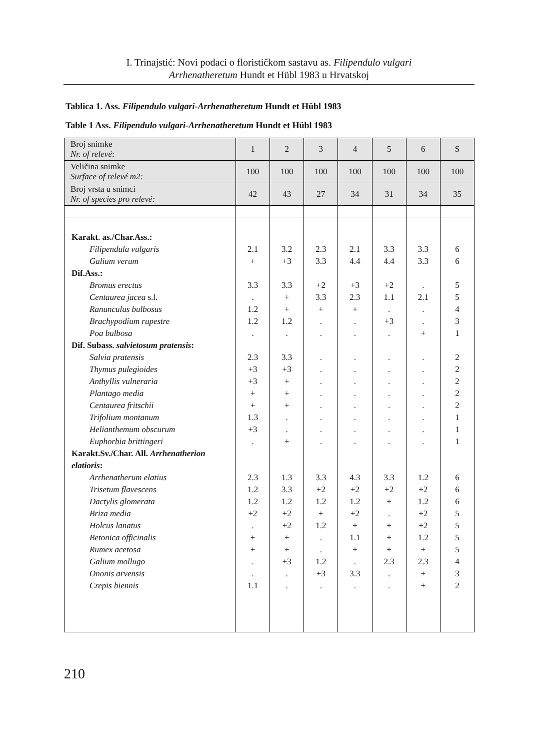I. Trinajstić: Novi podaci o florističkom sastavu as. Filipendulo vulgari
Arrhenatheretum Hundt et Hübl 1983 u Hrvatskoj
Tablica 1. Ass. Filipendulo vulgari-Arrhenatheretum Hundt et Hübl 1983
Table 1 Ass. Filipendulo vulgari-Arrhenatheretum Hundt et Hübl 1983
| Broj snimke Nr. of relevé : | 1 | 2 | 3 | 4 | 5 | 6 | S |
| Veličina snimke Surface of relevé m2: | 100 | 100 | 100 | 100 | 100 | 100 | 100 |
| Broj vrsta u snimci Nr. of species pro relevé: | 42 | 43 | 27 | 34 | 31 | 34 | 35 |
| Karakt. as./Char.Ass.: Filipendula vulgaris Galium verum Dif.Ass.: Bromus erectus Centaurea jacea s.l. Ranunculus bulbosus Brachypodium rupestre Poa bulbosa Dif. Subass. salvietosum pratensis : Salvia pratensis Thymus pulegioides Anthyllis vulneraria Plantago media Centaurea fritschii Trifolium montanum Helianthemum obscurum Euphorbia brittingeri Karakt.Sv./Char. All. Arrhenatherion elatioris : Arrhenatherum elatius Trisetum flavescens Dactylis glomerata Briza media Holcus lanatus Betonica officinalis Rumex acetosa Galium mollugo Ononis arvensis Crepis biennis | 2.1 + 3.3 . 1.2 1.2 . 2.3 +3 +3 + + 1.3 +3 . 2.3 1.2 1.2 +2 . + + . . 1.1 | 3.2 +3 3.3 + + 1.2 . 3.3 +3 + + + . . + 1.3 3.3 1.2 +2 +2 + + +3 . . | 2.3 3.3 +2 3.3 + . . . . . . . . . . 3.3 +2 1.2 + 1.2 . . 1.2 +3 . | 2.1 4.4 +3 2.3 + . . . . . . . . . . 4.3 +2 1.2 +2 + 1.1 + . 3.3 . | 3.3 4.4 +2 1.1 . +3 . . . . . . . . . 3.3 +2 + . + + + 2.3 . . | 3.3 3.3 . 2.1 . . + . . . . . . . . 1.2 +2 1.2 +2 +2 1.2 + 2.3 + + | 6 6 5 5 4 3 1 2 2 2 2 2 1 1 1 6 6 6 5 5 5 5 4 3 2 |
210